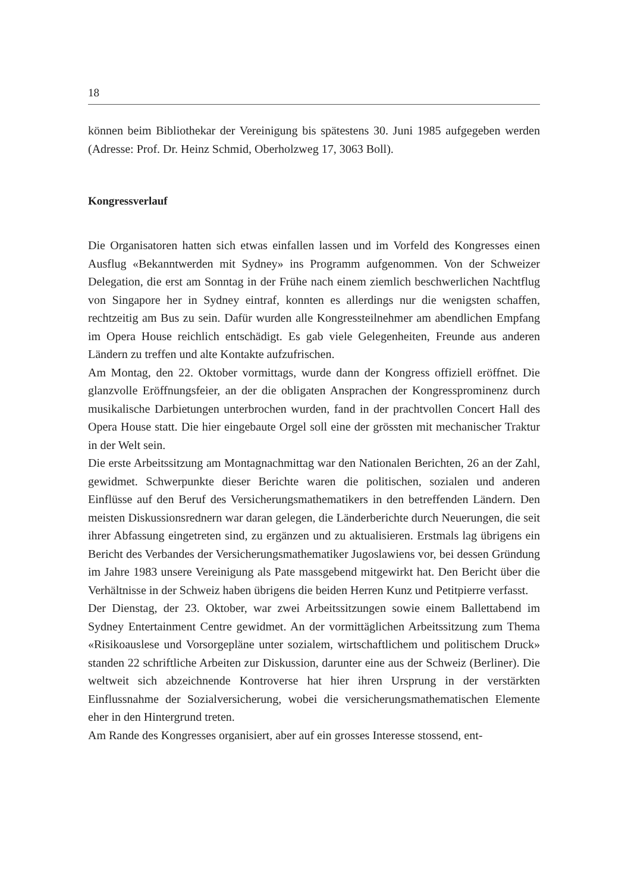18
können beim Bibliothekar der Vereinigung bis spätestens 30. Juni 1985 aufgegeben werden (Adresse: Prof. Dr. Heinz Schmid, Oberholzweg 17, 3063 Boll).
Kongressverlauf
Die Organisatoren hatten sich etwas einfallen lassen und im Vorfeld des Kongresses einen Ausflug «Bekanntwerden mit Sydney» ins Programm aufgenommen. Von der Schweizer Delegation, die erst am Sonntag in der Frühe nach einem ziemlich beschwerlichen Nachtflug von Singapore her in Sydney eintraf, konnten es allerdings nur die wenigsten schaffen, rechtzeitig am Bus zu sein. Dafür wurden alle Kongressteilnehmer am abendlichen Empfang im Opera House reichlich entschädigt. Es gab viele Gelegenheiten, Freunde aus anderen Ländern zu treffen und alte Kontakte aufzufrischen.
Am Montag, den 22. Oktober vormittags, wurde dann der Kongress offiziell eröffnet. Die glanzvolle Eröffnungsfeier, an der die obligaten Ansprachen der Kongressprominenz durch musikalische Darbietungen unterbrochen wurden, fand in der prachtvollen Concert Hall des Opera House statt. Die hier eingebaute Orgel soll eine der grössten mit mechanischer Traktur in der Welt sein.
Die erste Arbeitssitzung am Montagnachmittag war den Nationalen Berichten, 26 an der Zahl, gewidmet. Schwerpunkte dieser Berichte waren die politischen, sozialen und anderen Einflüsse auf den Beruf des Versicherungsmathematikers in den betreffenden Ländern. Den meisten Diskussionsrednern war daran gelegen, die Länderberichte durch Neuerungen, die seit ihrer Abfassung eingetreten sind, zu ergänzen und zu aktualisieren. Erstmals lag übrigens ein Bericht des Verbandes der Versicherungsmathematiker Jugoslawiens vor, bei dessen Gründung im Jahre 1983 unsere Vereinigung als Pate massgebend mitgewirkt hat. Den Bericht über die Verhältnisse in der Schweiz haben übrigens die beiden Herren Kunz und Petitpierre verfasst.
Der Dienstag, der 23. Oktober, war zwei Arbeitssitzungen sowie einem Ballettabend im Sydney Entertainment Centre gewidmet. An der vormittäglichen Arbeitssitzung zum Thema «Risikoauslese und Vorsorgepläne unter sozialem, wirtschaftlichem und politischem Druck» standen 22 schriftliche Arbeiten zur Diskussion, darunter eine aus der Schweiz (Berliner). Die weltweit sich abzeichnende Kontroverse hat hier ihren Ursprung in der verstärkten Einflussnahme der Sozialversicherung, wobei die versicherungsmathematischen Elemente eher in den Hintergrund treten.
Am Rande des Kongresses organisiert, aber auf ein grosses Interesse stossend, ent-